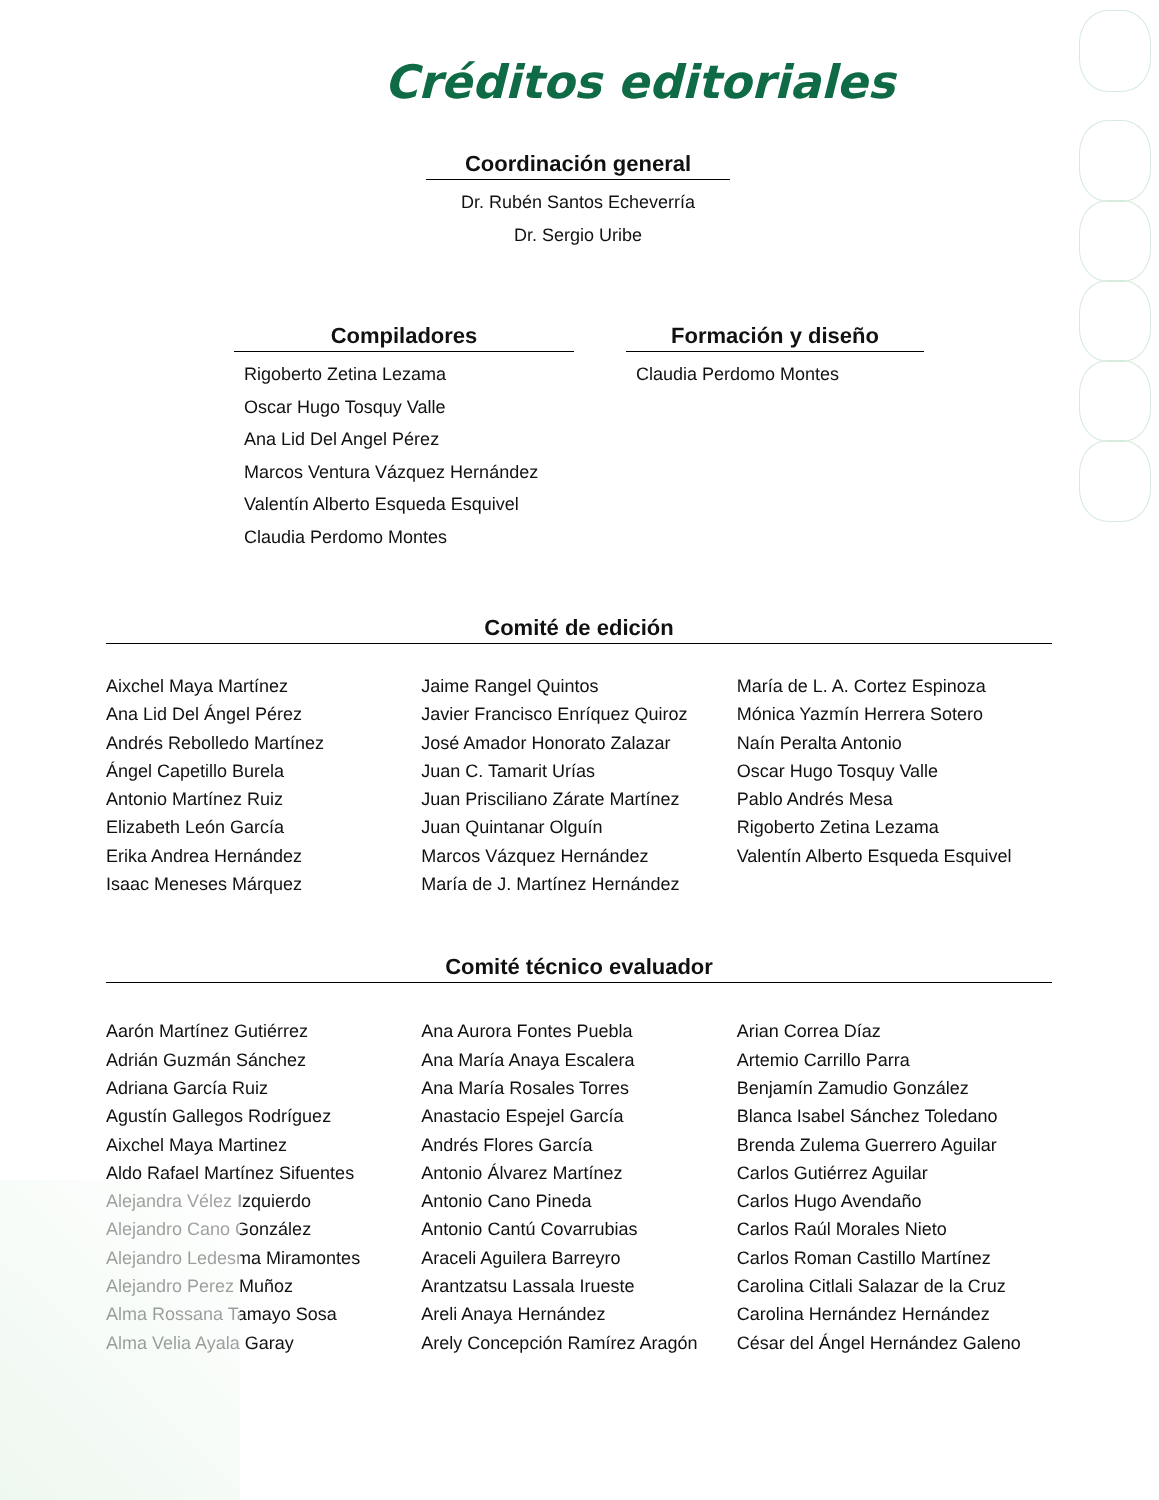Créditos editoriales
Coordinación general
Dr. Rubén Santos Echeverría
Dr. Sergio Uribe
Compiladores
Rigoberto Zetina Lezama
Oscar Hugo Tosquy Valle
Ana Lid Del Angel Pérez
Marcos Ventura Vázquez Hernández
Valentín Alberto Esqueda Esquivel
Claudia Perdomo Montes
Formación y diseño
Claudia Perdomo Montes
Comité de edición
Aixchel Maya Martínez
Ana Lid Del Ángel Pérez
Andrés Rebolledo Martínez
Ángel Capetillo Burela
Antonio Martínez Ruiz
Elizabeth León García
Erika Andrea Hernández
Isaac Meneses Márquez
Jaime Rangel Quintos
Javier Francisco Enríquez Quiroz
José Amador Honorato Zalazar
Juan C. Tamarit Urías
Juan Prisciliano Zárate Martínez
Juan Quintanar Olguín
Marcos Vázquez Hernández
María de J. Martínez Hernández
María de L. A. Cortez Espinoza
Mónica Yazmín Herrera Sotero
Naín Peralta Antonio
Oscar Hugo Tosquy Valle
Pablo Andrés Mesa
Rigoberto Zetina Lezama
Valentín Alberto Esqueda Esquivel
Comité técnico evaluador
Aarón Martínez Gutiérrez
Adrián Guzmán Sánchez
Adriana García Ruiz
Agustín Gallegos Rodríguez
Aixchel Maya Martinez
Aldo Rafael Martínez Sifuentes
Alejandra Vélez Izquierdo
Alejandro Cano González
Alejandro Ledesma Miramontes
Alejandro Perez Muñoz
Alma Rossana Tamayo Sosa
Alma Velia Ayala Garay
Ana Aurora Fontes Puebla
Ana María Anaya Escalera
Ana María Rosales Torres
Anastacio Espejel García
Andrés Flores García
Antonio Álvarez Martínez
Antonio Cano Pineda
Antonio Cantú Covarrubias
Araceli Aguilera Barreyro
Arantzatsu Lassala Irueste
Areli Anaya Hernández
Arely Concepción Ramírez Aragón
Arian Correa Díaz
Artemio Carrillo Parra
Benjamín Zamudio González
Blanca Isabel Sánchez Toledano
Brenda Zulema Guerrero Aguilar
Carlos Gutiérrez Aguilar
Carlos Hugo Avendaño
Carlos Raúl Morales Nieto
Carlos Roman Castillo Martínez
Carolina Citlali Salazar de la Cruz
Carolina Hernández Hernández
César del Ángel Hernández Galeno